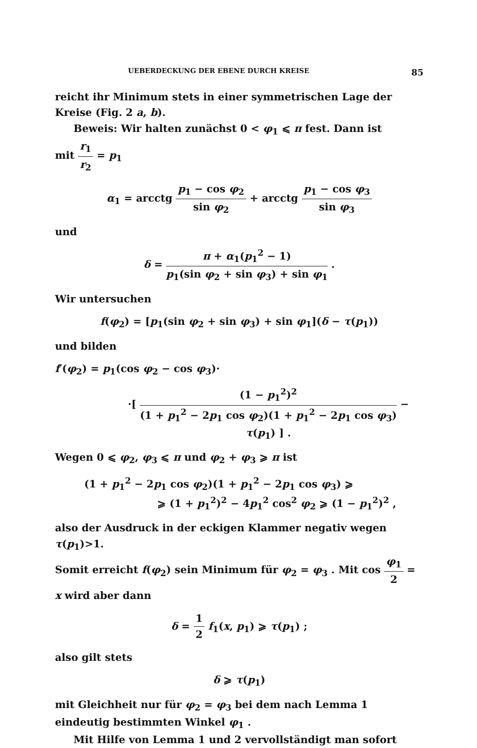UEBERDECKUNG DER EBENE DURCH KREISE 85
reicht ihr Minimum stets in einer symmetrischen Lage der Kreise (Fig. 2 a, b).
Beweis: Wir halten zunächst 0 < φ<sub>1</sub> ⩽ π fest. Dann ist
mit r<sub>1</sub> r<sub>2</sub> = p<sub>1</sub>
α<sub>1</sub> = arcctg p<sub>1</sub> − cos φ<sub>2</sub> sin φ<sub>2</sub> + arcctg p<sub>1</sub> − cos φ<sub>3</sub> sin φ<sub>3</sub>
und
δ = π + α<sub>1</sub>(p<sub>1</sub><sup>2</sup> − 1) p<sub>1</sub>(sin φ<sub>2</sub> + sin φ<sub>3</sub>) + sin φ<sub>1</sub> .
Wir untersuchen
f(φ<sub>2</sub>) = [p<sub>1</sub>(sin φ<sub>2</sub> + sin φ<sub>3</sub>) + sin φ<sub>1</sub>](δ − τ(p<sub>1</sub>))
und bilden
f′(φ<sub>2</sub>) = p<sub>1</sub>(cos φ<sub>2</sub> − cos φ<sub>3</sub>)·
·[ (1 − p<sub>1</sub><sup>2</sup>)<sup>2</sup> (1 + p<sub>1</sub><sup>2</sup> − 2p<sub>1</sub> cos φ<sub>2</sub>)(1 + p<sub>1</sub><sup>2</sup> − 2p<sub>1</sub> cos φ<sub>3</sub>) − τ(p<sub>1</sub>) ] .
Wegen 0 ⩽ φ<sub>2</sub>, φ<sub>3</sub> ⩽ π und φ<sub>2</sub> + φ<sub>3</sub> ⩾ π ist
(1 + p<sub>1</sub><sup>2</sup> − 2p<sub>1</sub> cos φ<sub>2</sub>)(1 + p<sub>1</sub><sup>2</sup> − 2p<sub>1</sub> cos φ<sub>3</sub>) ⩾
⩾ (1 + p<sub>1</sub><sup>2</sup>)<sup>2</sup> − 4p<sub>1</sub><sup>2</sup> cos<sup>2</sup> φ<sub>2</sub> ⩾ (1 − p<sub>1</sub><sup>2</sup>)<sup>2</sup> ,
also der Ausdruck in der eckigen Klammer negativ wegen τ(p<sub>1</sub>)>1.
Somit erreicht f(φ<sub>2</sub>) sein Minimum für φ<sub>2</sub> = φ<sub>3</sub> . Mit cos φ<sub>1</sub> 2 = x wird aber dann
δ = 1 2 f<sub>1</sub>(x, p<sub>1</sub>) ⩾ τ(p<sub>1</sub>) ;
also gilt stets
δ ⩾ τ(p<sub>1</sub>)
mit Gleichheit nur für φ<sub>2</sub> = φ<sub>3</sub> bei dem nach Lemma 1 eindeutig bestimmten Winkel φ<sub>1</sub> .
Mit Hilfe von Lemma 1 und 2 vervollständigt man sofort